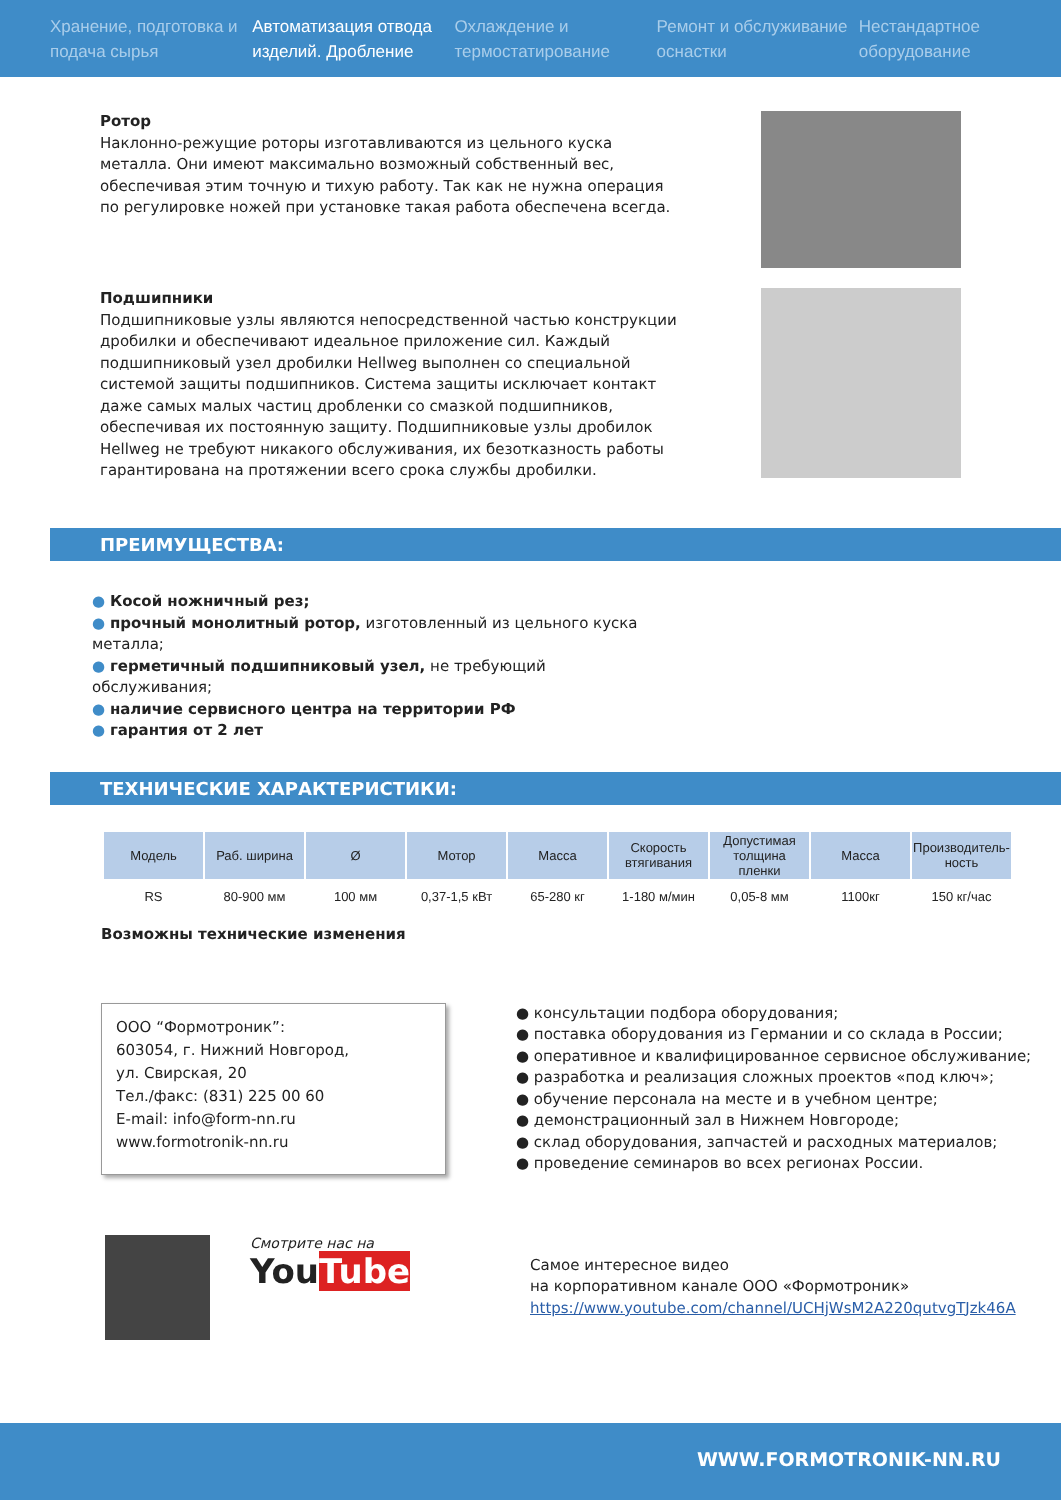Хранение, подготовка и подача сырья
Автоматизация отвода изделий. Дробление
Охлаждение и термостатирование
Ремонт и обслуживание оснастки
Нестандартное оборудование
Ротор
Наклонно-режущие роторы изготавливаются из цельного куска металла. Они имеют максимально возможный собственный вес, обеспечивая этим точную и тихую работу. Так как не нужна операция по регулировке ножей при установке такая работа обеспечена всегда.
Подшипники
Подшипниковые узлы являются непосредственной частью конструкции дробилки и обеспечивают идеальное приложение сил. Каждый подшипниковый узел дробилки Hellweg выполнен со специальной системой защиты подшипников. Система защиты исключает контакт даже самых малых частиц дробленки со смазкой подшипников, обеспечивая их постоянную защиту. Подшипниковые узлы дробилок Hellweg не требуют никакого обслуживания, их безотказность работы гарантирована на протяжении всего срока службы дробилки.
ПРЕИМУЩЕСТВА:
● Косой ножничный рез;
● прочный монолитный ротор, изготовленный из цельного куска металла;
● герметичный подшипниковый узел, не требующий обслуживания;
● наличие сервисного центра на территории РФ
● гарантия от 2 лет
ТЕХНИЧЕСКИЕ ХАРАКТЕРИСТИКИ:
| Модель | Раб. ширина | Ø | Мотор | Масса | Скорость втягивания | Допустимая толщина пленки | Масса | Производитель-ность |
| --- | --- | --- | --- | --- | --- | --- | --- | --- |
| RS | 80-900 мм | 100 мм | 0,37-1,5 кВт | 65-280 кг | 1-180 м/мин | 0,05-8 мм | 1100кг | 150 кг/час |
Возможны технические изменения
ООО “Формотроник”:
603054, г. Нижний Новгород,
ул. Свирская, 20
Тел./факс: (831) 225 00 60
E-mail: info@form-nn.ru
www.formotronik-nn.ru
● консультации подбора оборудования;
● поставка оборудования из Германии и со склада в России;
● оперативное и квалифицированное сервисное обслуживание;
● разработка и реализация сложных проектов «под ключ»;
● обучение персонала на месте и в учебном центре;
● демонстрационный зал в Нижнем Новгороде;
● склад оборудования, запчастей и расходных материалов;
● проведение семинаров во всех регионах России.
Смотрите нас на
YouTube
Самое интересное видео
на корпоративном канале ООО «Формотроник»
https://www.youtube.com/channel/UCHjWsM2A220qutvgTJzk46A
WWW.FORMOTRONIK-NN.RU